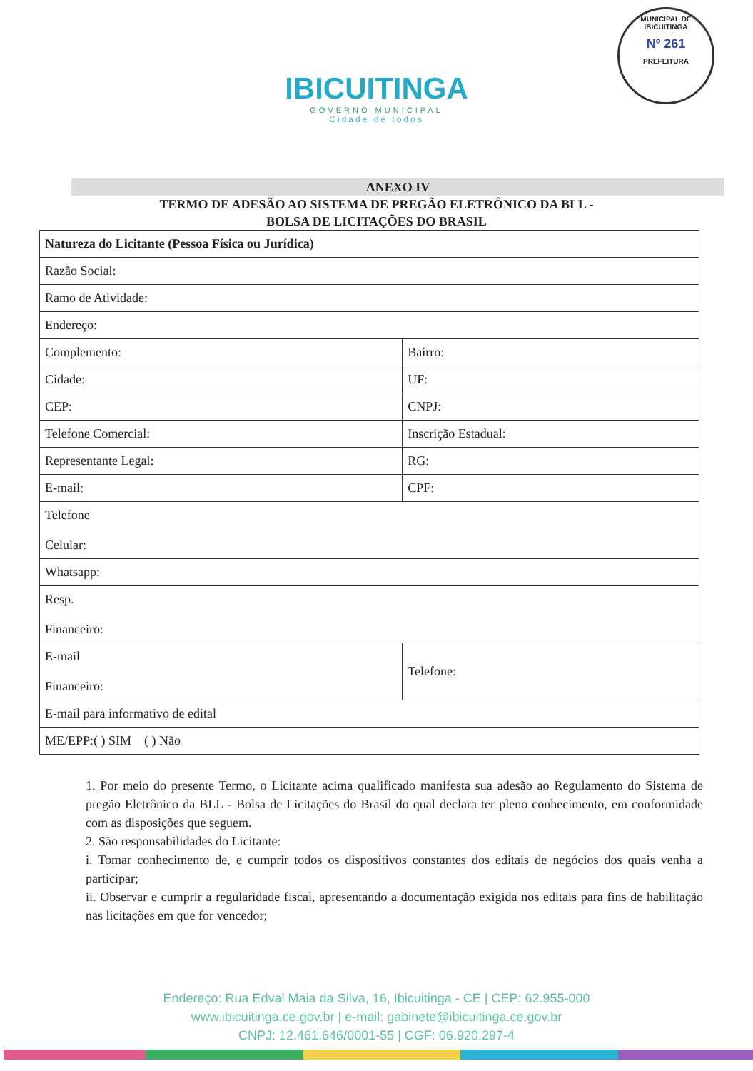IBICUITINGA
GOVERNO MUNICIPAL
Cidade de todos
MUNICIPAL DE IBICUITINGA
Nº 261
PREFEITURA
ANEXO IV
TERMO DE ADESÃO AO SISTEMA DE PREGÃO ELETRÔNICO DA BLL -
BOLSA DE LICITAÇÕES DO BRASIL
| Natureza do Licitante (Pessoa Física ou Jurídica) | |
| Razão Social: | |
| Ramo de Atividade: | |
| Endereço: | |
| Complemento: | Bairro: |
| Cidade: | UF: |
| CEP: | CNPJ: |
| Telefone Comercial: | Inscrição Estadual: |
| Representante Legal: | RG: |
| E-mail: | CPF: |
| Telefone Celular: | |
| Whatsapp: | |
| Resp. Financeiro: | |
| E-mail Financeiro: | Telefone: |
| E-mail para informativo de edital | |
| ME/EPP:( ) SIM ( ) Não | |
1. Por meio do presente Termo, o Licitante acima qualificado manifesta sua adesão ao Regulamento do Sistema de pregão Eletrônico da BLL - Bolsa de Licitações do Brasil do qual declara ter pleno conhecimento, em conformidade com as disposições que seguem.
2. São responsabilidades do Licitante:
i. Tomar conhecimento de, e cumprir todos os dispositivos constantes dos editais de negócios dos quais venha a participar;
ii. Observar e cumprir a regularidade fiscal, apresentando a documentação exigida nos editais para fins de habilitação nas licitações em que for vencedor;
Endereço: Rua Edval Maia da Silva, 16, Ibicuitinga - CE | CEP: 62.955-000
www.ibicuitinga.ce.gov.br | e-mail: gabinete@ibicuitinga.ce.gov.br
CNPJ: 12.461.646/0001-55 | CGF: 06.920.297-4